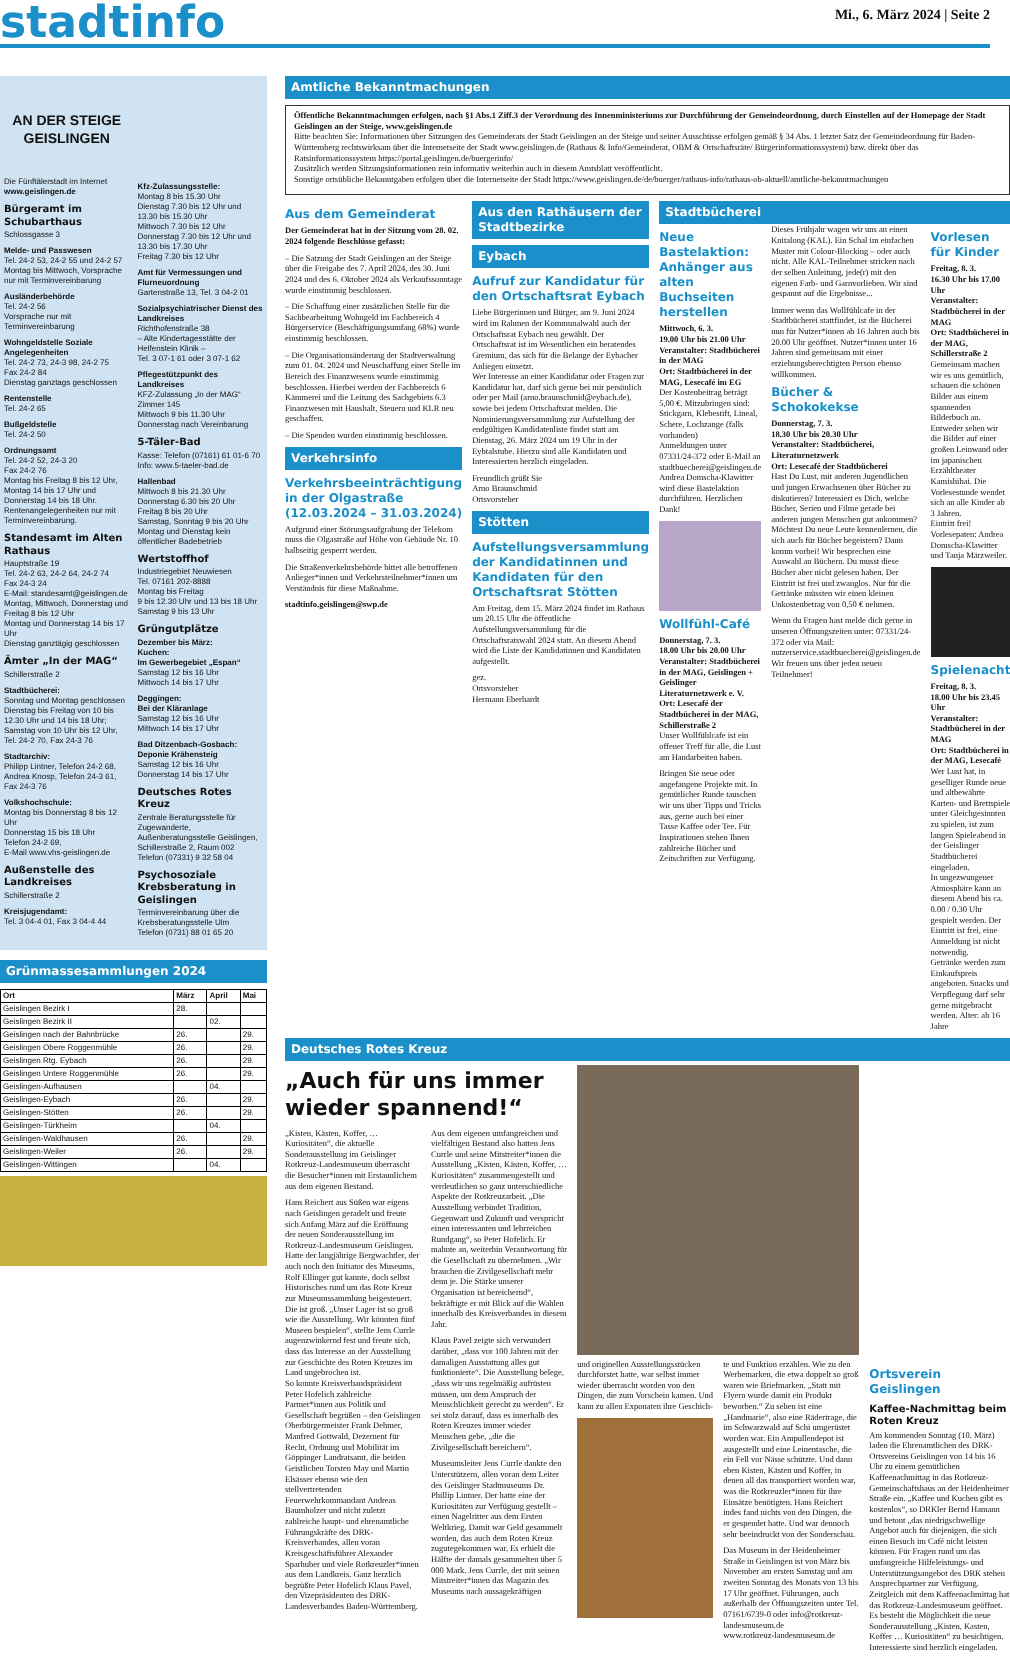stadtinfo
Mi., 6. März 2024 | Seite 2
AN DER STEIGE
GEISLINGEN
Die Fünftälerstadt im Internet
www.geislingen.de
Bürgeramt im Schubarthaus
Schlossgasse 3
Melde- und Passwesen
Tel. 24-2 53, 24-2 55 und 24-2 57
Montag bis Mittwoch, Vorsprache nur mit Terminvereinbarung
Ausländerbehörde
Tel. 24-2 56
Vorsprache nur mit Terminvereinbarung
Wohngeldstelle Soziale Angelegenheiten
Tel. 24-2 73, 24-3 98, 24-2 75
Fax 24-2 84
Dienstag ganztags geschlossen
Rentenstelle
Tel. 24-2 65
Bußgeldstelle
Tel. 24-2 50
Ordnungsamt
Tel. 24-2 52, 24-3 20
Fax 24-2 76
Montag bis Freitag 8 bis 12 Uhr, Montag 14 bis 17 Uhr und Donnerstag 14 bis 18 Uhr. Rentenangelegenheiten nur mit Terminvereinbarung.
Standesamt im Alten Rathaus
Hauptstraße 19
Tel. 24-2 63, 24-2 64, 24-2 74
Fax 24-3 24
E-Mail: standesamt@geislingen.de
Montag, Mittwoch, Donnerstag und Freitag 8 bis 12 Uhr
Montag und Donnerstag 14 bis 17 Uhr
Dienstag ganztägig geschlossen
Ämter „In der MAG“
Schillerstraße 2
Stadtbücherei:
Sonntag und Montag geschlossen Dienstag bis Freitag von 10 bis 12.30 Uhr und 14 bis 18 Uhr; Samstag von 10 Uhr bis 12 Uhr, Tel. 24-2 70, Fax 24-3 76
Stadtarchiv:
Philipp Lintner, Telefon 24-2 68, Andrea Knosp, Telefon 24-3 61, Fax 24-3 76
Volkshochschule:
Montag bis Donnerstag 8 bis 12 Uhr
Donnerstag 15 bis 18 Uhr
Telefon 24-2 69,
E-Mail www.vhs-geislingen.de
Außenstelle des Landkreises
Schillerstraße 2
Kreisjugendamt:
Tel. 3 04-4 01, Fax 3 04-4 44
Kfz-Zulassungsstelle:
Montag 8 bis 15.30 Uhr
Dienstag 7.30 bis 12 Uhr und 13.30 bis 15.30 Uhr
Mittwoch 7.30 bis 12 Uhr
Donnerstag 7.30 bis 12 Uhr und 13.30 bis 17.30 Uhr
Freitag 7.30 bis 12 Uhr
Amt für Vermessungen und Flurneuordnung
Gartenstraße 13, Tel. 3 04-2 01
Sozialpsychiatrischer Dienst des Landkreises
Richthofenstraße 38
– Alte Kindertagesstätte der Helfenstein Klinik –
Tel. 3 07-1 61 oder 3 07-1 62
Pflegestützpunkt des Landkreises
KFZ-Zulassung „In der MAG“
Zimmer 145
Mittwoch 9 bis 11.30 Uhr
Donnerstag nach Vereinbarung
5-Täler-Bad
Kasse: Telefon (07161) 61 01-6 70
Info: www.5-taeler-bad.de
Hallenbad
Mittwoch 8 bis 21.30 Uhr
Donnerstag 6.30 bis 20 Uhr
Freitag 8 bis 20 Uhr
Samstag, Sonntag 9 bis 20 Uhr
Montag und Dienstag kein öffentlicher Badebetrieb
Wertstoffhof
Industriegebiet Neuwiesen
Tel. 07161 202-8888
Montag bis Freitag
9 bis 12.30 Uhr und 13 bis 18 Uhr
Samstag 9 bis 13 Uhr
Grüngutplätze
Dezember bis März:
Kuchen:
Im Gewerbegebiet „Espan“
Samstag 12 bis 16 Uhr
Mittwoch 14 bis 17 Uhr
Deggingen:
Bei der Kläranlage
Samstag 12 bis 16 Uhr
Mittwoch 14 bis 17 Uhr
Bad Ditzenbach-Gosbach:
Deponie Krähensteig
Samstag 12 bis 16 Uhr
Donnerstag 14 bis 17 Uhr
Deutsches Rotes Kreuz
Zentrale Beratungsstelle für Zugewanderte, Außenberatungsstelle Geislingen, Schillerstraße 2, Raum 002
Telefon (07331) 9 32 58 04
Psychosoziale Krebsberatung in Geislingen
Terminvereinbarung über die Krebsberatungsstelle Ulm
Telefon (0731) 88 01 65 20
Grünmassesammlungen 2024
| Ort | März | April | Mai |
| --- | --- | --- | --- |
| Geislingen Bezirk I | 28. | | |
| Geislingen Bezirk II | | 02. | |
| Geislingen nach der Bahnbrücke | 26. | | 29. |
| Geislingen Obere Roggenmühle | 26. | | 29. |
| Geislingen Rtg. Eybach | 26. | | 29. |
| Geislingen Untere Roggenmühle | 26. | | 29. |
| Geislingen-Aufhausen | | 04. | |
| Geislingen-Eybach | 26. | | 29. |
| Geislingen-Stötten | 26. | | 29. |
| Geislingen-Türkheim | | 04. | |
| Geislingen-Waldhausen | 26. | | 29. |
| Geislingen-Weiler | 26. | | 29. |
| Geislingen-Wittingen | | 04. | |
Amtliche Bekanntmachungen
Öffentliche Bekanntmachungen erfolgen, nach §1 Abs.1 Ziff.3 der Verordnung des Innenministeriums zur Durchführung der Gemeindeordnung, durch Einstellen auf der Homepage der Stadt Geislingen an der Steige, www.geislingen.de
Bitte beachten Sie: Informationen über Sitzungen des Gemeinderats der Stadt Geislingen an der Steige und seiner Ausschüsse erfolgen gemäß § 34 Abs. 1 letzter Satz der Gemeindeordnung für Baden-Württemberg rechtswirksam über die Internetseite der Stadt www.geislingen.de (Rathaus & Info/Gemeinderat, OBM & Ortschaftsräte/ Bürgerinformationssystem) bzw. direkt über das Ratsinformationssystem https://portal.geislingen.de/buergerinfo/
Zusätzlich werden Sitzungsinformationen rein informativ weiterhin auch in diesem Amtsblatt veröffentlicht.
Sonstige ortsübliche Bekanntgaben erfolgen über die Internetseite der Stadt https://www.geislingen.de/de/buerger/rathaus-info/rathaus-ob-aktuell/amtliche-bekanntmachungen
Aus dem Gemeinderat
Der Gemeinderat hat in der Sitzung vom 28. 02. 2024 folgende Beschlüsse gefasst:
– Die Satzung der Stadt Geislingen an der Steige über die Freigabe des 7. April 2024, des 30. Juni 2024 und des 6. Oktober 2024 als Verkaufssonntage wurde einstimmig beschlossen.
– Die Schaffung einer zusätzlichen Stelle für die Sachbearbeitung Wohngeld im Fachbereich 4 Bürgerservice (Beschäftigungsumfang 68%) wurde einstimmig beschlossen.
– Die Organisationsänderung der Stadtverwaltung zum 01. 04. 2024 und Neuschaffung einer Stelle im Bereich des Finanzwesens wurde einstimmig beschlossen. Hierbei werden der Fachbereich 6 Kämmerei und die Leitung des Sachgebiets 6.3 Finanzwesen mit Haushalt, Steuern und KLR neu geschaffen.
– Die Spenden wurden einstimmig beschlossen.
Verkehrsinfo
Verkehrsbeeinträchtigung in der Olgastraße (12.03.2024 – 31.03.2024)
Aufgrund einer Störungsaufgrabung der Telekom muss die Olgastraße auf Höhe von Gebäude Nr. 10 halbseitig gesperrt werden.
Die Straßenverkehrsbehörde bittet alle betroffenen Anlieger*innen und Verkehrsteilnehmer*innen um Verständnis für diese Maßnahme.
stadtinfo.geislingen@swp.de
Aus den Rathäusern der Stadtbezirke
Eybach
Aufruf zur Kandidatur für den Ortschaftsrat Eybach
Liebe Bürgerinnen und Bürger, am 9. Juni 2024 wird im Rahmen der Kommunalwahl auch der Ortschaftsrat Eybach neu gewählt. Der Ortschaftsrat ist im Wesentlichen ein beratendes Gremium, das sich für die Belange der Eybacher Anliegen einsetzt.
Wer Interesse an einer Kandidatur oder Fragen zur Kandidatur hat, darf sich gerne bei mir persönlich oder per Mail (arno.braunschmid@eybach.de), sowie bei jedem Ortschaftsrat melden. Die Nominierungsversammlung zur Aufstellung der endgültigen Kandidatenliste findet statt am Dienstag, 26. März 2024 um 19 Uhr in der Eybtalstube. Hierzu sind alle Kandidaten und Interessierten herzlich eingeladen.
Freundlich grüßt Sie
Arno Braunschmid
Ortsvorsteher
Stötten
Aufstellungsversammlung der Kandidatinnen und Kandidaten für den Ortschaftsrat Stötten
Am Freitag, dem 15. März 2024 findet im Rathaus um 20.15 Uhr die öffentliche Aufstellungsversammlung für die Ortschaftsratswahl 2024 statt. An diesem Abend wird die Liste der Kandidatinnen und Kandidaten aufgestellt.
gez.
Ortsvorsteher
Hermann Eberhardt
Stadtbücherei
Neue Bastelaktion: Anhänger aus alten Buchseiten herstellen
Mittwoch, 6. 3.
19.00 Uhr bis 21.00 Uhr
Veranstalter: Stadtbücherei in der MAG
Ort: Stadtbücherei in der MAG, Lesecafé im EG
Der Kostenbeitrag beträgt 5,00 €. Mitzubringen sind: Stickgarn, Klebestift, Lineal, Schere, Lochzange (falls vorhanden)
Anmeldungen unter 07331/24-372 oder E-Mail an stadtbuecherei@geislingen.de
Andrea Domscha-Klawitter wird diese Bastelaktion durchführen. Herzlichen Dank!
Wollfühl-Café
Donnerstag, 7. 3.
18.00 Uhr bis 20.00 Uhr
Veranstalter: Stadtbücherei in der MAG, Geislingen + Geislinger Literaturnetzwerk e. V.
Ort: Lesecafé der Stadtbücherei in der MAG, Schillerstraße 2
Unser Wollfühlcafe ist ein offener Treff für alle, die Lust am Handarbeiten haben.
Bringen Sie neue oder angefangene Projekte mit. In gemütlicher Runde tauschen wir uns über Tipps und Tricks aus, gerne auch bei einer Tasse Kaffee oder Tee. Für Inspirationen stehen Ihnen zahlreiche Bücher und Zeitschriften zur Verfügung.
Dieses Frühjahr wagen wir uns an einen Knitalong (KAL). Ein Schal im einfachen Muster mit Colour-Blocking – oder auch nicht. Alle KAL-Teilnehmer stricken nach der selben Anleitung, jede(r) mit den eigenen Farb- und Garnvorlieben. Wir sind gespannt auf die Ergebnisse...
Immer wenn das Wollfühlcafe in der Stadtbücherei stattfindet, ist die Bücherei nun für Nutzer*innen ab 16 Jahren auch bis 20.00 Uhr geöffnet. Nutzer*innen unter 16 Jahren sind gemeinsam mit einer erziehungsberechtigten Person ebenso willkommen.
Bücher & Schokokekse
Donnerstag, 7. 3.
18.30 Uhr bis 20.30 Uhr
Veranstalter: Stadtbücherei, Literaturnetzwerk
Ort: Lesecafé der Stadtbücherei
Hast Du Lust, mit anderen Jugendlichen und jungen Erwachsenen über Bücher zu diskutieren? Interessiert es Dich, welche Bücher, Serien und Filme gerade bei anderen jungen Menschen gut ankommen? Möchtest Du neue Leute kennenlernen, die sich auch für Bücher begeistern? Dann komm vorbei! Wir besprechen eine Auswahl an Büchern. Du musst diese Bücher aber nicht gelesen haben. Der Eintritt ist frei und zwanglos. Nur für die Getränke müssten wir einen kleinen Unkostenbetrag von 0,50 € nehmen.
Wenn du Fragen hast melde dich gerne in unseren Öffnungszeiten unter: 07331/24-372 oder via Mail: nutzerservice.stadtbuecherei@geislingen.de
Wir freuen uns über jeden neuen Teilnehmer!
Vorlesen für Kinder
Freitag, 8. 3.
16.30 Uhr bis 17.00 Uhr
Veranstalter: Stadtbücherei in der MAG
Ort: Stadtbücherei in der MAG, Schillerstraße 2
Gemeinsam machen wir es uns gemütlich, schauen die schönen Bilder aus einem spannenden Bilderbuch an. Entweder sehen wir die Bilder auf einer großen Leinwand oder im japanischen Erzähltheater Kamishibai. Die Vorlesestunde wendet sich an alle Kinder ab 3 Jahren.
Eintritt frei! Vorlesepaten: Andrea Domscha-Klawitter und Tanja Märzweiler.
Spielenacht
Freitag, 8. 3.
18.00 Uhr bis 23.45 Uhr
Veranstalter: Stadtbücherei in der MAG
Ort: Stadtbücherei in der MAG, Lesecafé
Wer Lust hat, in geselliger Runde neue und altbewährte Karten- und Brettspiele unter Gleichgesinnten zu spielen, ist zum langen Spieleabend in der Geislinger Stadtbücherei eingeladen.
In ungezwungener Atmosphäre kann an diesem Abend bis ca. 0.00 / 0.30 Uhr gespielt werden. Der Eintritt ist frei, eine Anmeldung ist nicht notwendig.
Getränke werden zum Einkaufspreis angeboten. Snacks und Verpflegung darf sehr gerne mitgebracht werden. Alter: ab 16 Jahre
Deutsches Rotes Kreuz
„Auch für uns immer wieder spannend!“
„Kisten, Kästen, Koffer, … Kuriositäten“, die aktuelle Sonderausstellung im Geislinger Rotkreuz-Landesmuseum überrascht die Besucher*innen mit Erstaunlichem aus dem eigenen Bestand.
Hans Reichert aus Süßen war eigens nach Geislingen geradelt und freute sich Anfang März auf die Eröffnung der neuen Sonderausstellung im Rotkreuz-Landesmuseum Geislingen. Hatte der langjährige Bergwachtler, der auch noch den Initiator des Museums, Rolf Ellinger gut kannte, doch selbst Historisches rund um das Rote Kreuz zur Museumssammlung beigesteuert. Die ist groß. „Unser Lager ist so groß wie die Ausstellung. Wir könnten fünf Museen bespielen“, stellte Jens Currle augenzwinkernd fest und freute sich, dass das Interesse an der Ausstellung zur Geschichte des Roten Kreuzes im Land ungebrochen ist.
So konnte Kreisverbandspräsident Peter Hofelich zahlreiche Partner*innen aus Politik und Gesellschaft begrüßen – den Geislingen Oberbürgermeister Frank Dehmer, Manfred Gottwald, Dezernent für Recht, Ordnung und Mobilität im Göppinger Landratsamt, die beiden Geistlichen Torsten May und Martin Elsässer ebenso wie den stellvertretenden Feuerwehrkommandant Andreas Baumholzer und nicht zuletzt zahlreiche haupt- und ehrenamtliche Führungskräfte des DRK-Kreisverbandes, allen voran Kreisgeschäftsführer Alexander Sparhuber und viele Rotkreuzler*innen aus dem Landkreis. Ganz herzlich begrüßte Peter Hofelich Klaus Pavel, den Vizepräsidenten des DRK-Landesverbandes Baden-Württemberg.
Aus dem eigenen umfangreichen und vielfältigen Bestand also hatten Jens Currle und seine Mitstreiter*innen die Ausstellung „Kisten, Kästen, Koffer, … Kuriositäten“ zusammengestellt und verdeutlichen so ganz unterschiedliche Aspekte der Rotkreuzarbeit. „Die Ausstellung verbindet Tradition, Gegenwart und Zukunft und verspricht einen interessanten und lehrreichen Rundgang“, so Peter Hofelich. Er mahnte an, weiterhin Verantwortung für die Gesellschaft zu übernehmen. „Wir brauchen die Zivilgesellschaft mehr denn je. Die Stärke unserer Organisation ist bereichernd“, bekräftigte er mit Blick auf die Wahlen innerhalb des Kreisverbandes in diesem Jahr.
Klaus Pavel zeigte sich verwundert darüber, „dass vor 100 Jahren mit der damaligen Ausstattung alles gut funktionierte“. Die Ausstellung belege, „dass wir uns regelmäßig aufrüsten müssen, um dem Anspruch der Menschlichkeit gerecht zu werden“. Er sei stolz darauf, dass es innerhalb des Roten Kreuzes immer wieder Menschen gebe, „die die Zivilgesellschaft bereichern“.
Museumsleiter Jens Currle dankte den Unterstützern, allen voran dem Leiter des Geislinger Stadtmuseums Dr. Phillip Lintner. Der hatte eine der Kuriositäten zur Verfügung gestellt – einen Nagelritter aus dem Ersten Weltkrieg. Damit war Geld gesammelt worden, das auch dem Roten Kreuz zugutegekommen war. Es erhielt die Hälfte der damals gesammelten über 5 000 Mark. Jens Currle, der mit seinen Mitstreiter*innen das Magazin des Museums nach aussagekräftigen
und originellen Ausstellungsstücken durchforstet hatte, war selbst immer wieder überrascht worden von den Dingen, die zum Vorschein kamen. Und kann zu allen Exponaten ihre Geschich-
te und Funktion erzählen. Wie zu den Werbemarken, die etwa doppelt so groß waren wie Briefmarken. „Statt mit Flyern wurde damit ein Produkt beworben.“ Zu sehen ist eine „Handmarie“, also eine Rädertrage, die im Schwarzwald auf Schi umgerüstet worden war. Ein Ampullendepot ist ausgestellt und eine Leinentasche, die ein Fell vor Nässe schützte. Und dann eben Kisten, Kästen und Koffer, in denen all das transportiert worden war, was die Rotkreuzler*innen für ihre Einsätze benötigten. Hans Reichert indes fand nichts von den Dingen, die er gespendet hatte. Und war dennoch sehr beeindruckt von der Sonderschau.
Das Museum in der Heidenheimer Straße in Geislingen ist von März bis November am ersten Samstag und am zweiten Sonntag des Monats von 13 bis 17 Uhr geöffnet. Führungen, auch außerhalb der Öffnungszeiten unter Tel. 07161/6739-0 oder info@rotkreuz-landesmuseum.de
www.rotkreuz-landesmuseum.de
Ortsverein Geislingen
Kaffee-Nachmittag beim Roten Kreuz
Am kommenden Sonntag (10. März) laden die Ehrenamtlichen des DRK-Ortsvereins Geislingen von 14 bis 16 Uhr zu einem gemütlichen Kaffeenachmittag in das Rotkreuz-Gemeinschaftshaus an der Heidenheimer Straße ein. „Kaffee und Kuchen gibt es kostenlos“, so DRKler Bernd Hamann und betont „das niedrigschwellige Angebot auch für diejenigen, die sich einen Besuch im Café nicht leisten können. Für Fragen rund um das umfangreiche Hilfeleistungs- und Unterstützungsangebot des DRK stehen Ansprechpartner zur Verfügung.
Zeitgleich mit dem Kaffeenachmittag hat das Rotkreuz-Landesmuseum geöffnet. Es besteht die Möglichkeit die neue Sonderausstellung „Kisten, Kasten, Koffer … Kuriositäten“ zu besichtigen. Interessierte sind herzlich eingeladen.